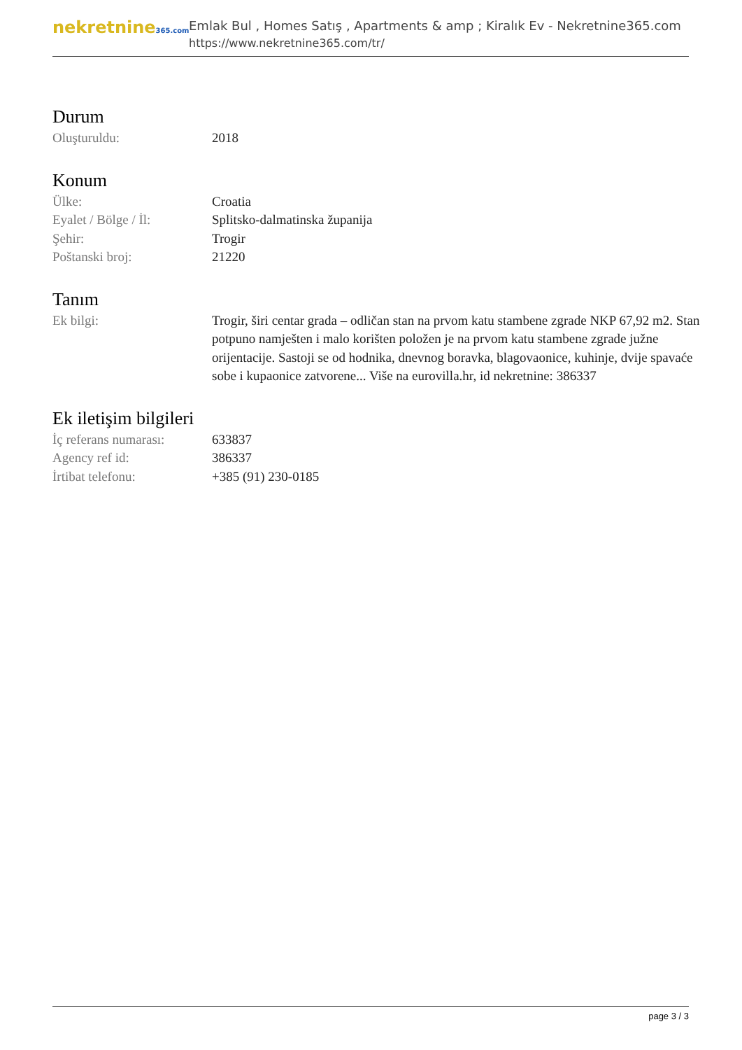nekretnine365.com
Emlak Bul , Homes Satış , Apartments & amp ; Kiralık Ev - Nekretnine365.com
https://www.nekretnine365.com/tr/
Durum
Oluşturuldu: 2018
Konum
Ülke: Croatia
Eyalet / Bölge / İl: Splitsko-dalmatinska županija
Şehir: Trogir
Poštanski broj: 21220
Tanım
Ek bilgi: Trogir, širi centar grada – odličan stan na prvom katu stambene zgrade NKP 67,92 m2. Stan potpuno namješten i malo korišten položen je na prvom katu stambene zgrade južne orijentacije. Sastoji se od hodnika, dnevnog boravka, blagovaonice, kuhinje, dvije spavaće sobe i kupaonice zatvorene... Više na eurovilla.hr, id nekretnine: 386337
Ek iletişim bilgileri
İç referans numarası:
633837
Agency ref id: 386337
İrtibat telefonu: +385 (91) 230-0185
page 3 / 3